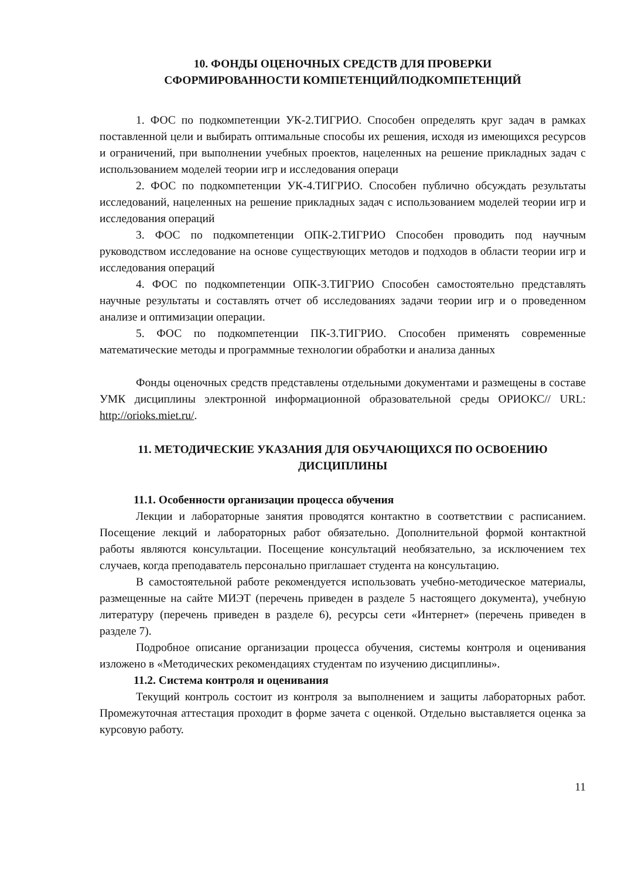10. ФОНДЫ ОЦЕНОЧНЫХ СРЕДСТВ ДЛЯ ПРОВЕРКИ
СФОРМИРОВАННОСТИ КОМПЕТЕНЦИЙ/ПОДКОМПЕТЕНЦИЙ
1. ФОС по подкомпетенции УК-2.ТИГРИО. Способен определять круг задач в рамках поставленной цели и выбирать оптимальные способы их решения, исходя из имеющихся ресурсов и ограничений, при выполнении учебных проектов, нацеленных на решение прикладных задач с использованием моделей теории игр и исследования операци
2. ФОС по подкомпетенции УК-4.ТИГРИО. Способен публично обсуждать результаты исследований, нацеленных на решение прикладных задач с использованием моделей теории игр и исследования операций
3. ФОС по подкомпетенции ОПК-2.ТИГРИО Способен проводить под научным руководством исследование на основе существующих методов и подходов в области теории игр и исследования операций
4. ФОС по подкомпетенции ОПК-3.ТИГРИО Способен самостоятельно представлять научные результаты и составлять отчет об исследованиях задачи теории игр и о проведенном анализе и оптимизации операции.
5. ФОС по подкомпетенции ПК-3.ТИГРИО. Способен применять современные математические методы и программные технологии обработки и анализа данных
Фонды оценочных средств представлены отдельными документами и размещены в составе УМК дисциплины электронной информационной образовательной среды ОРИОКС// URL: http://orioks.miet.ru/.
11. МЕТОДИЧЕСКИЕ УКАЗАНИЯ ДЛЯ ОБУЧАЮЩИХСЯ ПО ОСВОЕНИЮ ДИСЦИПЛИНЫ
11.1. Особенности организации процесса обучения
Лекции и лабораторные занятия проводятся контактно в соответствии с расписанием. Посещение лекций и лабораторных работ обязательно. Дополнительной формой контактной работы являются консультации. Посещение консультаций необязательно, за исключением тех случаев, когда преподаватель персонально приглашает студента на консультацию.
В самостоятельной работе рекомендуется использовать учебно-методическое материалы, размещенные на сайте МИЭТ (перечень приведен в разделе 5 настоящего документа), учебную литературу (перечень приведен в разделе 6), ресурсы сети «Интернет» (перечень приведен в разделе 7).
Подробное описание организации процесса обучения, системы контроля и оценивания изложено в «Методических рекомендациях студентам по изучению дисциплины».
11.2. Система контроля и оценивания
Текущий контроль состоит из контроля за выполнением и защиты лабораторных работ. Промежуточная аттестация проходит в форме зачета с оценкой. Отдельно выставляется оценка за курсовую работу.
11